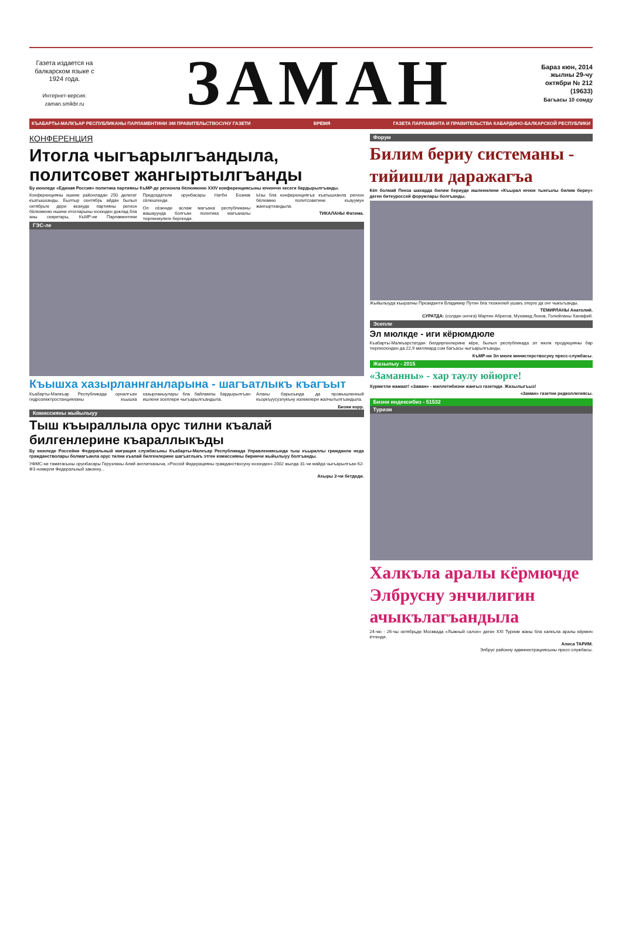Газета издается на балкарском языке с 1924 года.
Интернет-версия: zaman.smikbr.ru
ЗАМАН
Бараз кюн, 2014 жылны 29-чу октябри № 212 (19633)
Багъасы 10 сомду
КЪАБАРТЫ-МАЛКЪАР РЕСПУБЛИКАНЫ ПАРЛАМЕНТИНИ ЭМ ПРАВИТЕЛЬСТВОСУНУ ГАЗЕТИ ВРЕМЯ ГАЗЕТА ПАРЛАМЕНТА И ПРАВИТЕЛЬСТВА КАБАРДИНО-БАЛКАРСКОЙ РЕСПУБЛИКИ
КОНФЕРЕНЦИЯ
Итогла чыгъарылгъандыла, политсовет жангыртылгъанды
Бу кюнледе «Единая Россия» политика партияны КъМР-де регионла бёлюмюню XXIV конференциясыны ючюнчю кесеги бардырылгъанды.
Конференцияны ишине районладан 250 делегат къатышханды. Былтыр сентябрь айдан былыл октябрьге дери кезиуде партияны регион бёлюмюню ишини итогларыны юсюнден доклад бла аны секретары, КъМР-ни Парламентини Председатели орунбасары Натби Бозиев сёлешгенди.
Ол сёзюнде аслам магъана республиканы жашауунда болгъан политика магъаналы тюрлениулеге бергенди.
Ызы бла конференциягъа къатышханла регион бёлюмню политсоветини къауумун жангыртхандыла.
ТИКАЛАНЫ Фатима.
ГЭС-ле
Къышха хазырланнганларына - шагъатлыкъ къагъыт
Къабарты-Малкъар Республикада орналгъан гидроэлектростанцияланы къышха хазырланыулары бла байламлы бардырылгъан ишлени эсеплери чыгъарылгъандыла.
Аланы барысында да промышленный къоркъуусузлукъну излемлери жалчытылгъандыла.
Бизни корр.
Комиссияны жыйылыуу
Тыш къыраллыла орус тилни къалай билгенлерине къараллыкъды
Бу кюнледе Россейни Федеральный миграция службасыны Къабарты-Малкъар Республикада Управлениясында тыш къыраллы гражданла неда гражданстволары болмагъанла орус тилни къалай билгенлерине шагъатлыкъ этген комиссияны биринчи жыйылыуу болгъанды.
УФМС-ни таматасыны орунбасары Герузланы Алий англатханыча, «Россей Федерацияны гражданствосуну юсюнден» 2002 жылда 31-чи майда чыгъарылгъан 62-ФЗ номерли Федеральный законну...
Ахыры 2-чи бетдеди.
Форум
Билим бериу системаны - тийишли даражагъа
Кёп болмай Пенза шахарда билим бериуде ишленнлени «Къырал ючюн тынгылы билим бериу» деген битеуроссей форумлары болгъанды.
Жыйылыуда къыралны Президенти Владимир Путин бла тюзюнлей ушакъ этерге да онг чыкъгъанды.
ТЕМИРЛАНЫ Анатолий.
СУРАТДА: (солдан онгнга) Мартин Абрегов, Мухамед Лихов, Голюйланы Ханафий.
Эсепле
Эл мюлкде - иги кёрюмдюле
Къабарты-Малкъарстатдан билдиргенлерине кёре, былыл республикада эл мюлк продукцияны бар тюрлюсюнден да 22,9 миллиард сом багъасы чыгъарылгъанды.
КъМР-ни Эл мюлк министерствосуну пресс-службасы.
Жазылыу - 2015
«Заманны» - хар таулу юйюрге!
Хурметли жамаат! «Заман» - миллетибизни жангыз газетиди. Жазылыгъыз!
«Заман» газетни редколлегиясы.
Бизни индексибиз - 51532
Туризм
Халкъла аралы кёрмючде Элбрусну энчилигин ачыкълагъандыла
24-чю - 26-чы октябрьде Москвада «Лыжный салон» деген XXI Туризм жаны бла халкъла аралы кёрмюч ётгенди.
Алиса ТАРИМ.
Элбрус районну администрациясыны пресс-службасы.